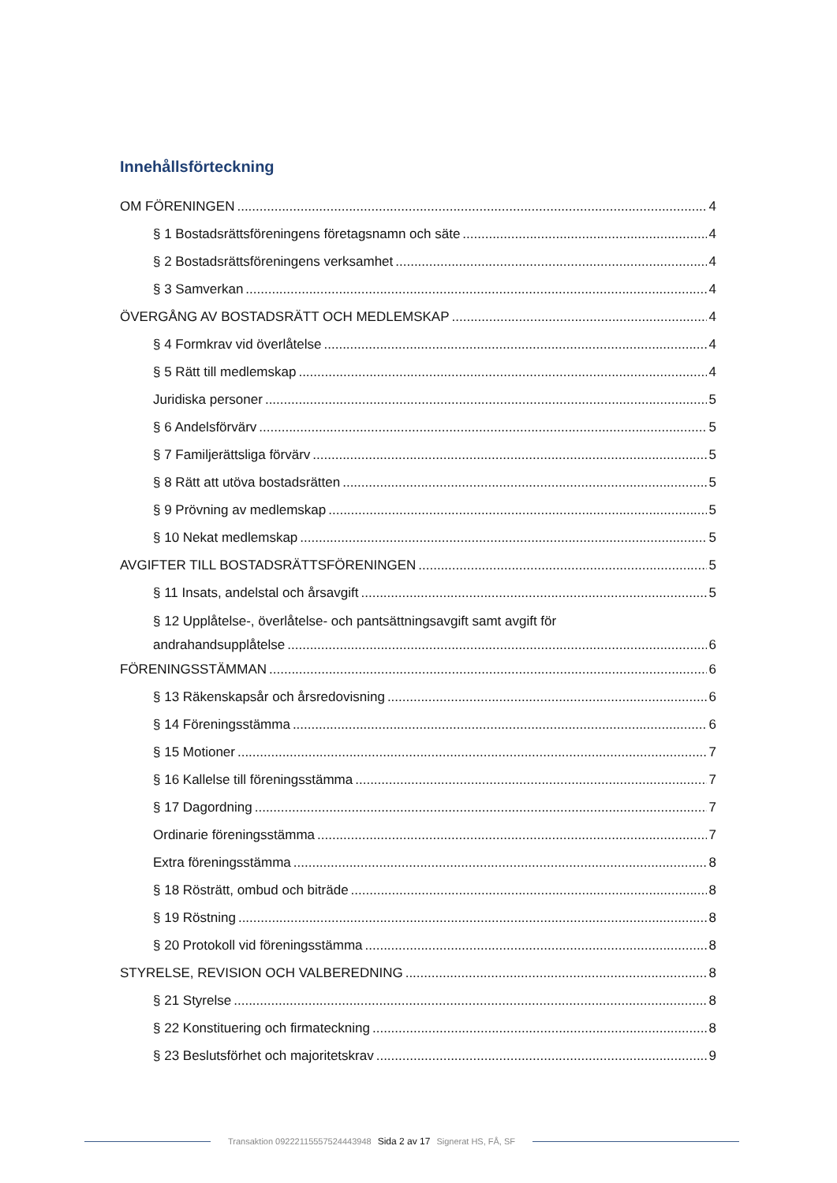Innehållsförteckning
OM FÖRENINGEN 4
§ 1 Bostadsrättsföreningens företagsnamn och säte 4
§ 2 Bostadsrättsföreningens verksamhet 4
§ 3 Samverkan 4
ÖVERGÅNG AV BOSTADSRÄTT OCH MEDLEMSKAP 4
§ 4 Formkrav vid överlåtelse 4
§ 5 Rätt till medlemskap 4
Juridiska personer 5
§ 6 Andelsförvärv 5
§ 7 Familjerättsliga förvärv 5
§ 8 Rätt att utöva bostadsrätten 5
§ 9 Prövning av medlemskap 5
§ 10 Nekat medlemskap 5
AVGIFTER TILL BOSTADSRÄTTSFÖRENINGEN 5
§ 11 Insats, andelstal och årsavgift 5
§ 12 Upplåtelse-, överlåtelse- och pantsättningsavgift samt avgift för
andrahandsupplåtelse 6
FÖRENINGSSTÄMMAN 6
§ 13 Räkenskapsår och årsredovisning 6
§ 14 Föreningsstämma 6
§ 15 Motioner 7
§ 16 Kallelse till föreningsstämma 7
§ 17 Dagordning 7
Ordinarie föreningsstämma 7
Extra föreningsstämma 8
§ 18 Rösträtt, ombud och biträde 8
§ 19 Röstning 8
§ 20 Protokoll vid föreningsstämma 8
STYRELSE, REVISION OCH VALBEREDNING 8
§ 21 Styrelse 8
§ 22 Konstituering och firmateckning 8
§ 23 Beslutsförhet och majoritetskrav 9
Transaktion 09222115557524443948 Sida 2 av 17 Signerat HS, FÅ, SF